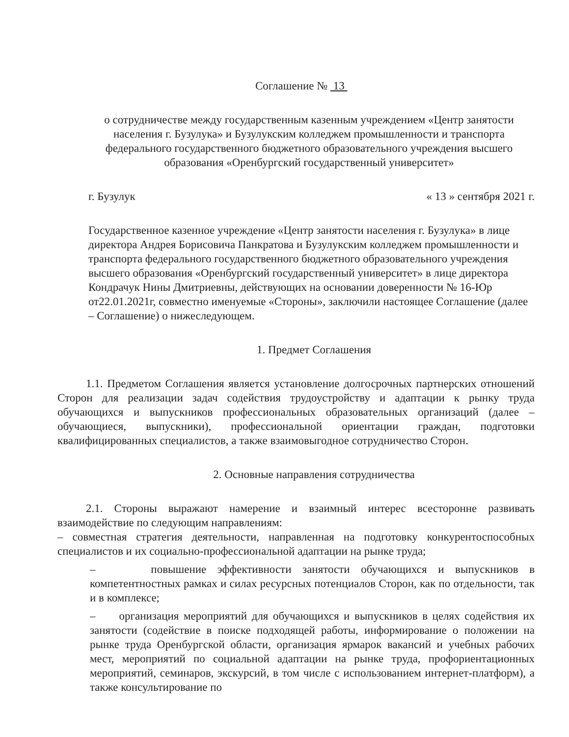Соглашение № 13
о сотрудничестве между государственным казенным учреждением «Центр занятости населения г. Бузулука» и Бузулукским колледжем промышленности и транспорта федерального государственного бюджетного образовательного учреждения высшего образования «Оренбургский государственный университет»
г. Бузулук « 13 » сентября 2021 г.
Государственное казенное учреждение «Центр занятости населения г. Бузулука» в лице директора Андрея Борисовича Панкратова и Бузулукским колледжем промышленности и транспорта федерального государственного бюджетного образовательного учреждения высшего образования «Оренбургский государственный университет» в лице директора Кондрачук Нины Дмитриевны, действующих на основании доверенности № 16-Юр от22.01.2021г, совместно именуемые «Стороны», заключили настоящее Соглашение (далее – Соглашение) о нижеследующем.
1. Предмет Соглашения
1.1. Предметом Соглашения является установление долгосрочных партнерских отношений Сторон для реализации задач содействия трудоустройству и адаптации к рынку труда обучающихся и выпускников профессиональных образовательных организаций (далее – обучающиеся, выпускники), профессиональной ориентации граждан, подготовки квалифицированных специалистов, а также взаимовыгодное сотрудничество Сторон.
2. Основные направления сотрудничества
2.1. Стороны выражают намерение и взаимный интерес всесторонне развивать взаимодействие по следующим направлениям:
– совместная стратегия деятельности, направленная на подготовку конкурентоспособных специалистов и их социально-профессиональной адаптации на рынке труда;
– повышение эффективности занятости обучающихся и выпускников в компетентностных рамках и силах ресурсных потенциалов Сторон, как по отдельности, так и в комплексе;
– организация мероприятий для обучающихся и выпускников в целях содействия их занятости (содействие в поиске подходящей работы, информирование о положении на рынке труда Оренбургской области, организация ярмарок вакансий и учебных рабочих мест, мероприятий по социальной адаптации на рынке труда, профориентационных мероприятий, семинаров, экскурсий, в том числе с использованием интернет-платформ), а также консультирование по